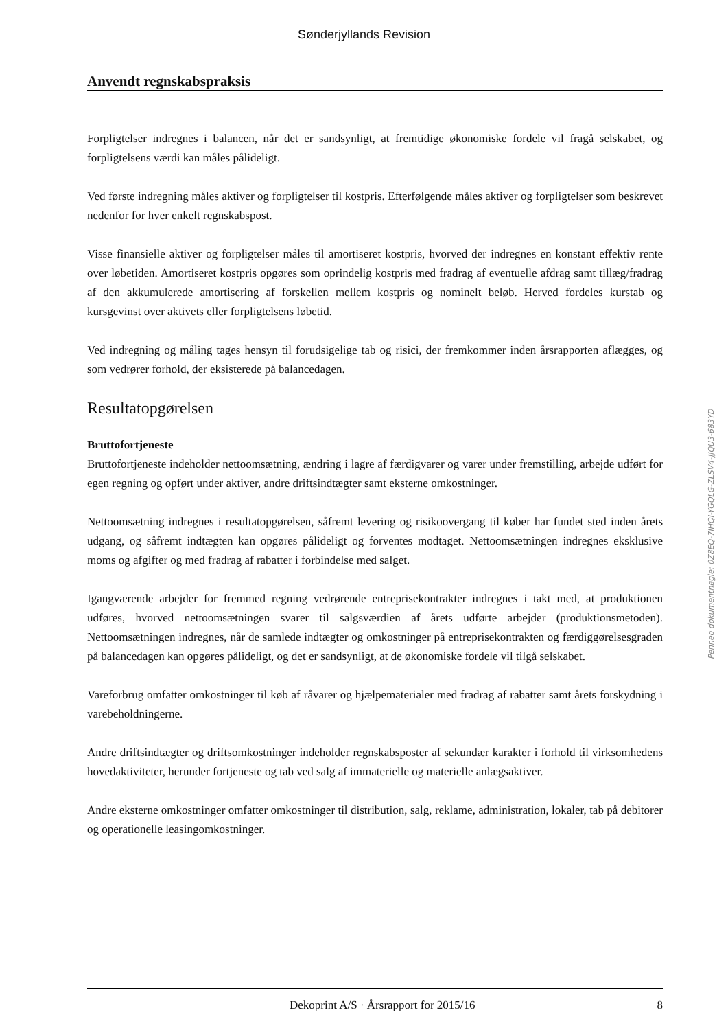Sønderjyllands Revision
Anvendt regnskabspraksis
Forpligtelser indregnes i balancen, når det er sandsynligt, at fremtidige økonomiske fordele vil fragå selskabet, og forpligtelsens værdi kan måles pålideligt.
Ved første indregning måles aktiver og forpligtelser til kostpris. Efterfølgende måles aktiver og forpligtelser som beskrevet nedenfor for hver enkelt regnskabspost.
Visse finansielle aktiver og forpligtelser måles til amortiseret kostpris, hvorved der indregnes en konstant effektiv rente over løbetiden. Amortiseret kostpris opgøres som oprindelig kostpris med fradrag af eventuelle afdrag samt tillæg/fradrag af den akkumulerede amortisering af forskellen mellem kostpris og nominelt beløb. Herved fordeles kurstab og kursgevinst over aktivets eller forpligtelsens løbetid.
Ved indregning og måling tages hensyn til forudsigelige tab og risici, der fremkommer inden årsrapporten aflægges, og som vedrører forhold, der eksisterede på balancedagen.
Resultatopgørelsen
Bruttofortjeneste
Bruttofortjeneste indeholder nettoomsætning, ændring i lagre af færdigvarer og varer under fremstilling, arbejde udført for egen regning og opført under aktiver, andre driftsindtægter samt eksterne omkostninger.
Nettoomsætning indregnes i resultatopgørelsen, såfremt levering og risikoovergang til køber har fundet sted inden årets udgang, og såfremt indtægten kan opgøres pålideligt og forventes modtaget. Nettoomsætningen indregnes eksklusive moms og afgifter og med fradrag af rabatter i forbindelse med salget.
Igangværende arbejder for fremmed regning vedrørende entreprisekontrakter indregnes i takt med, at produktionen udføres, hvorved nettoomsætningen svarer til salgsværdien af årets udførte arbejder (produktionsmetoden). Nettoomsætningen indregnes, når de samlede indtægter og omkostninger på entreprisekontrakten og færdiggørelsesgraden på balancedagen kan opgøres pålideligt, og det er sandsynligt, at de økonomiske fordele vil tilgå selskabet.
Vareforbrug omfatter omkostninger til køb af råvarer og hjælpematerialer med fradrag af rabatter samt årets forskydning i varebeholdningerne.
Andre driftsindtægter og driftsomkostninger indeholder regnskabsposter af sekundær karakter i forhold til virksomhedens hovedaktiviteter, herunder fortjeneste og tab ved salg af immaterielle og materielle anlægsaktiver.
Andre eksterne omkostninger omfatter omkostninger til distribution, salg, reklame, administration, lokaler, tab på debitorer og operationelle leasingomkostninger.
Penneo dokumentnøgle: 0Z8EQ-7IHQI-YGQLG-ZLSV4-JJQU3-683YD
Dekoprint A/S · Årsrapport for 2015/16 8